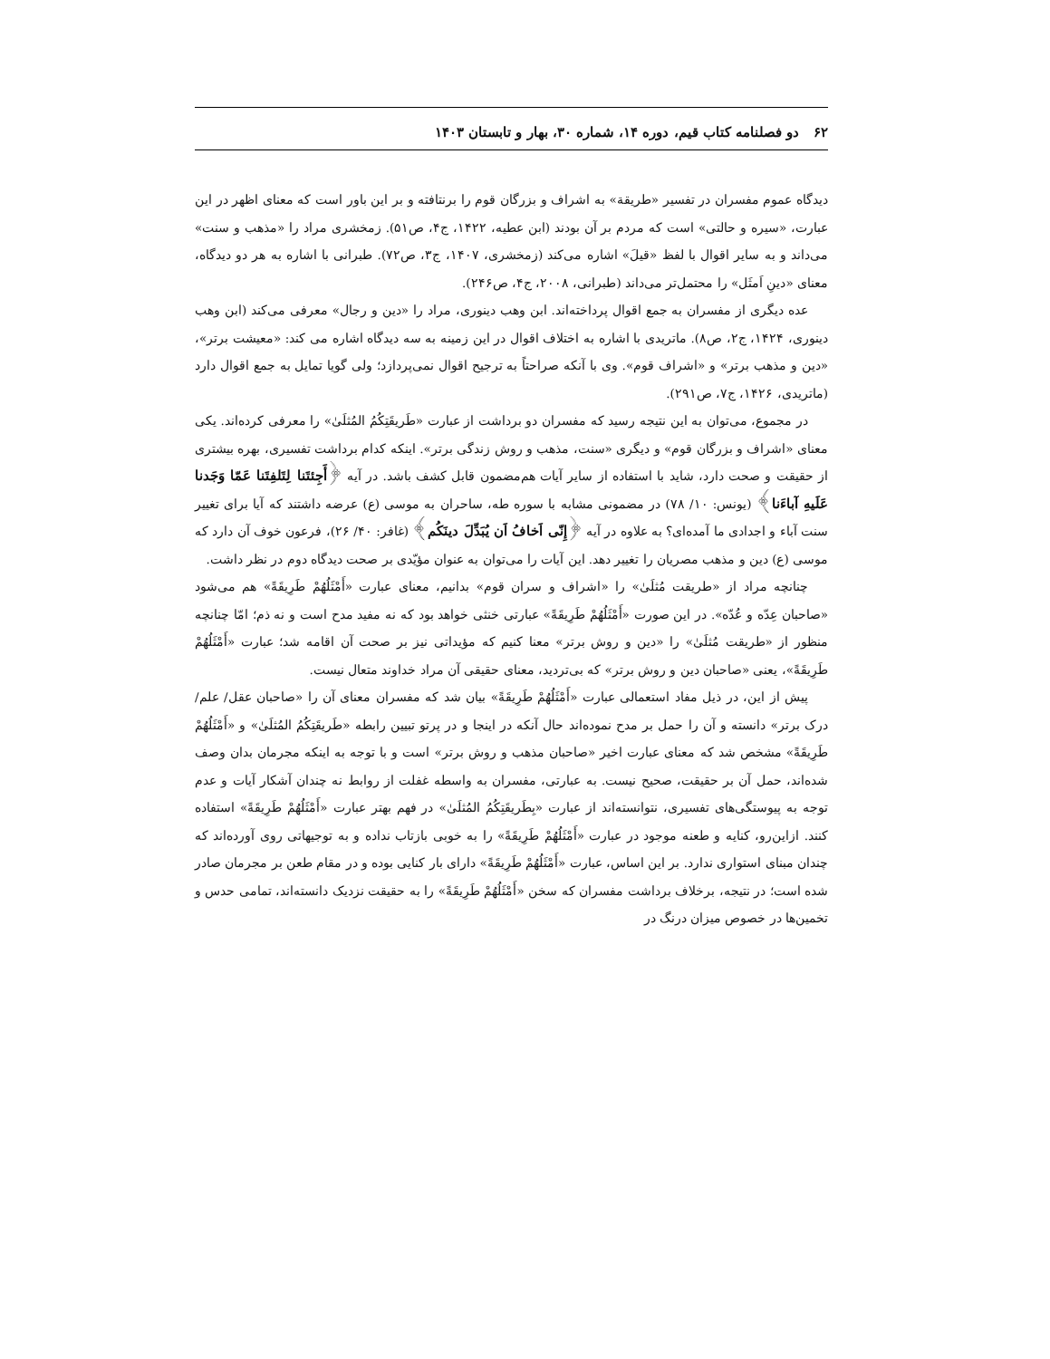۶۲ دو فصلنامه کتاب قیم، دوره ۱۴، شماره ۳۰، بهار و تابستان ۱۴۰۳
دیدگاه عموم مفسران در تفسیر «طریقة» به اشراف و بزرگان قوم را برنتافته و بر این باور است که معنای اظهر در این عبارت، «سیره و حالتی» است که مردم بر آن بودند (ابن عطیه، ۱۴۲۲، ج۴، ص۵۱). زمخشری مراد را «مذهب و سنت» می‌داند و به سایر اقوال با لفظ «قیلَ» اشاره می‌کند (زمخشری، ۱۴۰۷، ج۳، ص۷۲). طبرانی با اشاره به هر دو دیدگاه، معنای «دینِ اَمثَل» را محتمل‌تر می‌داند (طبرانی، ۲۰۰۸، ج۴، ص۲۴۶).
عده دیگری از مفسران به جمع اقوال پرداخته‌اند. ابن وهب دینوری، مراد را «دین و رجال» معرفی می‌کند (ابن وهب دینوری، ۱۴۲۴، ج۲، ص۸). ماتریدی با اشاره به اختلاف اقوال در این زمینه به سه دیدگاه اشاره می کند: «معیشت برتر»، «دین و مذهب برتر» و «اشراف قوم». وی با آنکه صراحتاً به ترجیح اقوال نمی‌پردازد؛ ولی گویا تمایل به جمع اقوال دارد (ماتریدی، ۱۴۲۶، ج۷، ص۲۹۱).
در مجموع، می‌توان به این نتیجه رسید که مفسران دو برداشت از عبارت «طَریقَتِکُمُ المُثلَیٰ» را معرفی کرده‌اند. یکی معنای «اشراف و بزرگان قوم» و دیگری «سنت، مذهب و روش زندگی برتر». اینکه کدام برداشت تفسیری، بهره بیشتری از حقیقت و صحت دارد، شاید با استفاده از سایر آیات هم‌مضمون قابل کشف باشد. در آیه ﴿أَجِئتَنا لِتَلفِتَنا عَمّا وَجَدنا عَلَیهِ آباءَنا﴾ (یونس: ۱۰/ ۷۸) در مضمونی مشابه با سوره طه، ساحران به موسی (ع) عرضه داشتند که آیا برای تغییر سنت آباء و اجدادی ما آمده‌ای؟ به علاوه در آیه ﴿إِنّی اَخافُ اَن یُبَدِّلَ دینَکُم﴾ (غافر: ۴۰/ ۲۶)، فرعون خوف آن دارد که موسی (ع) دین و مذهب مصریان را تغییر دهد. این آیات را می‌توان به عنوان مؤیّدی بر صحت دیدگاه دوم در نظر داشت.
چنانچه مراد از «طریقت مُثلَیٰ» را «اشراف و سران قوم» بدانیم، معنای عبارت «أَمْثَلُهُمْ طَرِیقَةً» هم می‌شود «صاحبان عِدّه و عُدّه». در این صورت «أَمْثَلُهُمْ طَرِیقَةً» عبارتی خنثی خواهد بود که نه مفید مدح است و نه ذم؛ امّا چنانچه منظور از «طریقت مُثلَیٰ» را «دین و روش برتر» معنا کنیم که مؤیداتی نیز بر صحت آن اقامه شد؛ عبارت «أَمْثَلُهُمْ طَرِیقَةً»، یعنی «صاحبان دین و روش برتر» که بی‌تردید، معنای حقیقی آن مراد خداوند متعال نیست.
پیش از این، در ذیل مفاد استعمالی عبارت «أَمْثَلُهُمْ طَرِیقَةً» بیان شد که مفسران معنای آن را «صاحبان عقل/ علم/ درک برتر» دانسته و آن را حمل بر مدح نموده‌اند حال آنکه در اینجا و در پرتو تبیین رابطه «طَریقَتِکُمُ المُثلَیٰ» و «أَمْثَلُهُمْ طَرِیقَةً» مشخص شد که معنای عبارت اخیر «صاحبان مذهب و روش برتر» است و با توجه به اینکه مجرمان بدان وصف شده‌اند، حمل آن بر حقیقت، صحیح نیست. به عبارتی، مفسران به واسطه غفلت از روابط نه چندان آشکار آیات و عدم توجه به پیوستگی‌های تفسیری، نتوانسته‌اند از عبارت «بِطَریقَتِکُمُ المُثلَیٰ» در فهم بهتر عبارت «أَمْثَلُهُمْ طَرِیقَةً» استفاده کنند. ازاین‌رو، کنایه و طعنه موجود در عبارت «أَمْثَلُهُمْ طَرِیقَةً» را به خوبی بازتاب نداده و به توجیهاتی روی آورده‌اند که چندان مبنای استواری ندارد. بر این اساس، عبارت «أَمْثَلُهُمْ طَرِیقَةً» دارای بار کنایی بوده و در مقام طعن بر مجرمان صادر شده است؛ در نتیجه، برخلاف برداشت مفسران که سخن «أَمْثَلُهُمْ طَرِیقَةً» را به حقیقت نزدیک دانسته‌اند، تمامی حدس و تخمین‌ها در خصوص میزان درنگ در